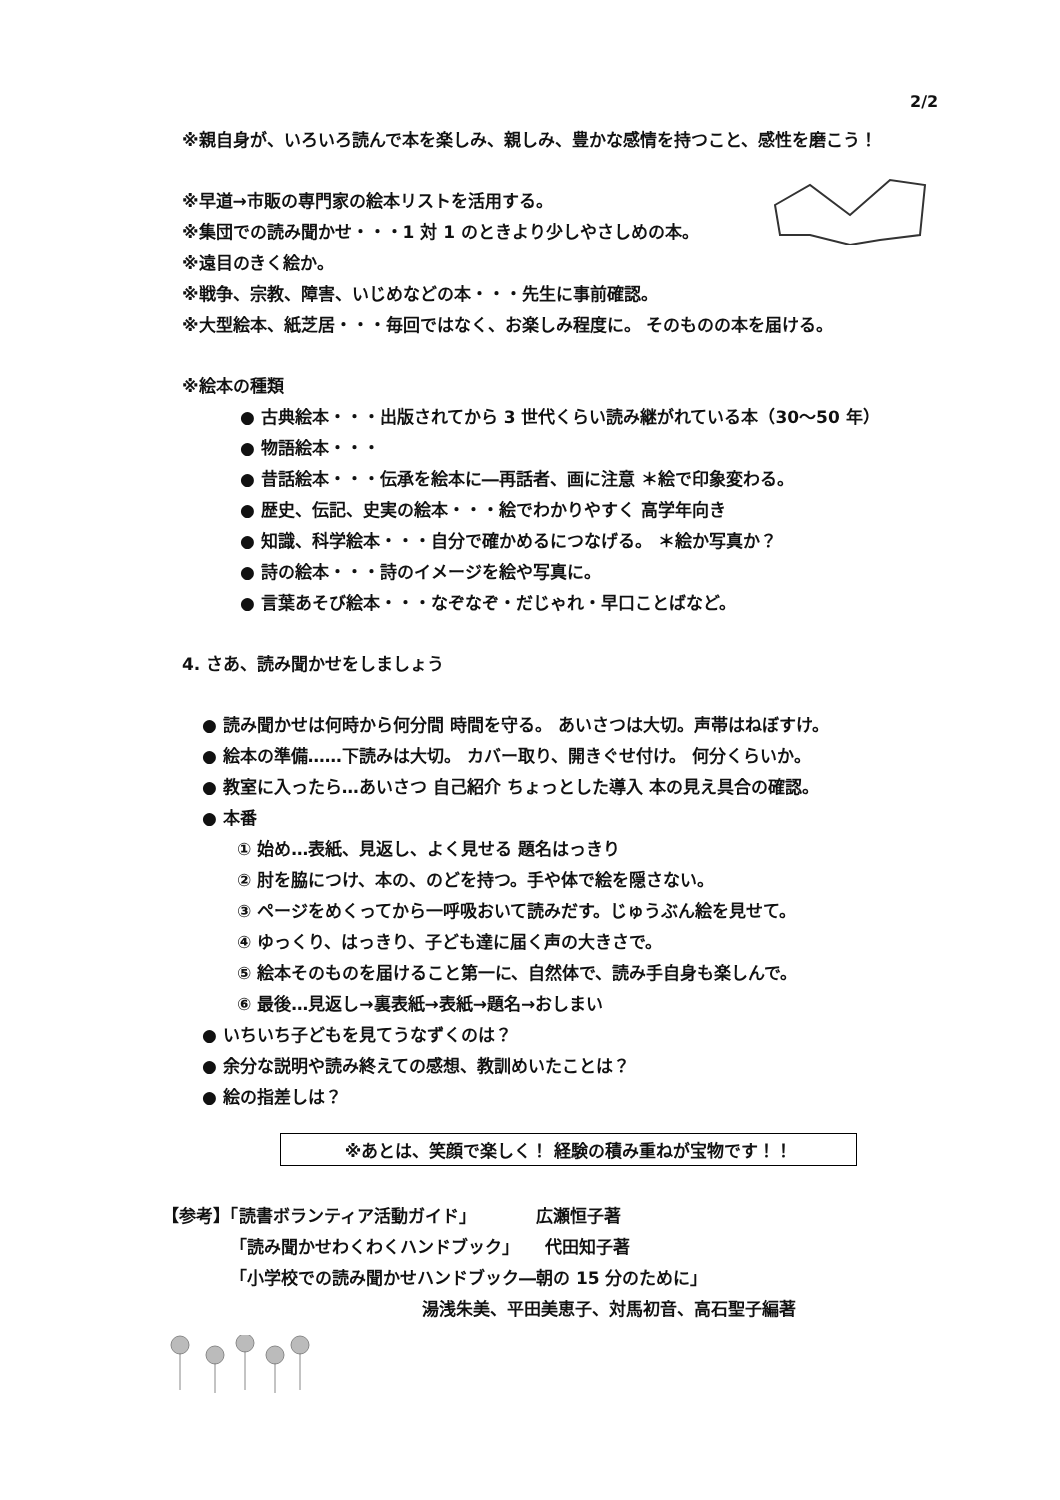2/2
※親自身が、いろいろ読んで本を楽しみ、親しみ、豊かな感情を持つこと、感性を磨こう！
※早道→市販の専門家の絵本リストを活用する。
※集団での読み聞かせ・・・1 対 1 のときより少しやさしめの本。
※遠目のきく絵か。
※戦争、宗教、障害、いじめなどの本・・・先生に事前確認。
※大型絵本、紙芝居・・・毎回ではなく、お楽しみ程度に。 そのものの本を届ける。
※絵本の種類
● 古典絵本・・・出版されてから 3 世代くらい読み継がれている本（30～50 年）
● 物語絵本・・・
● 昔話絵本・・・伝承を絵本に―再話者、画に注意 ＊絵で印象変わる。
● 歴史、伝記、史実の絵本・・・絵でわかりやすく 高学年向き
● 知識、科学絵本・・・自分で確かめるにつなげる。 ＊絵か写真か？
● 詩の絵本・・・詩のイメージを絵や写真に。
● 言葉あそび絵本・・・なぞなぞ・だじゃれ・早口ことばなど。
4. さあ、読み聞かせをしましょう
● 読み聞かせは何時から何分間 時間を守る。 あいさつは大切。声帯はねぼすけ。
● 絵本の準備……下読みは大切。 カバー取り、開きぐせ付け。 何分くらいか。
● 教室に入ったら…あいさつ 自己紹介 ちょっとした導入 本の見え具合の確認。
● 本番
① 始め…表紙、見返し、よく見せる 題名はっきり
② 肘を脇につけ、本の、のどを持つ。手や体で絵を隠さない。
③ ページをめくってから一呼吸おいて読みだす。じゅうぶん絵を見せて。
④ ゆっくり、はっきり、子ども達に届く声の大きさで。
⑤ 絵本そのものを届けること第一に、自然体で、読み手自身も楽しんで。
⑥ 最後…見返し→裏表紙→表紙→題名→おしまい
● いちいち子どもを見てうなずくのは？
● 余分な説明や読み終えての感想、教訓めいたことは？
● 絵の指差しは？
※あとは、笑顔で楽しく！ 経験の積み重ねが宝物です！！
【参考】「読書ボランティア活動ガイド」　　　　広瀬恒子著
「読み聞かせわくわくハンドブック」　　代田知子著
「小学校での読み聞かせハンドブック―朝の 15 分のために」
湯浅朱美、平田美恵子、対馬初音、高石聖子編著